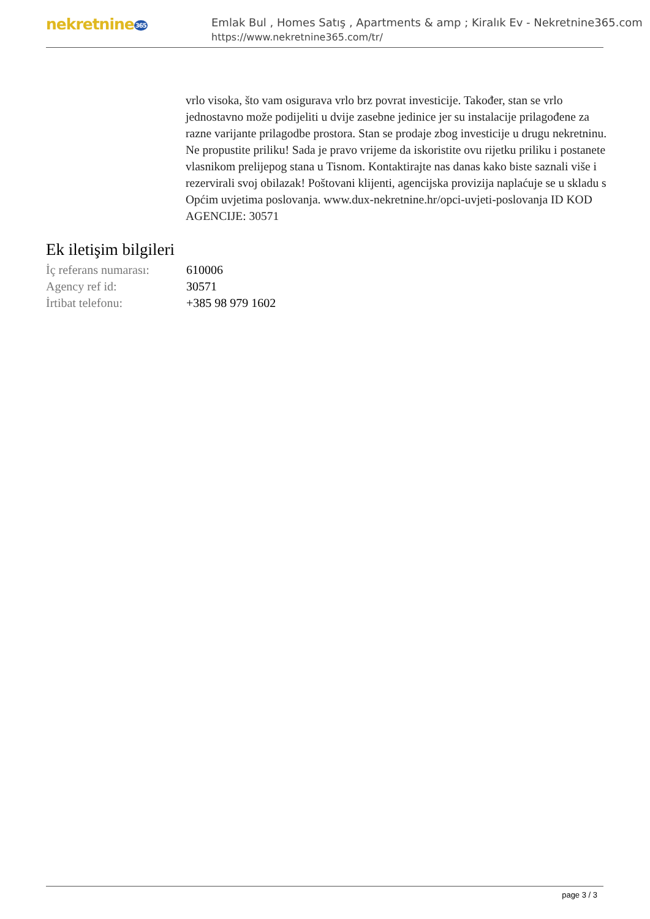nekretnine365
Emlak Bul , Homes Satış , Apartments & amp ; Kiralık Ev - Nekretnine365.com
https://www.nekretnine365.com/tr/
vrlo visoka, što vam osigurava vrlo brz povrat investicije. Također, stan se vrlo jednostavno može podijeliti u dvije zasebne jedinice jer su instalacije prilagođene za razne varijante prilagodbe prostora. Stan se prodaje zbog investicije u drugu nekretninu. Ne propustite priliku! Sada je pravo vrijeme da iskoristite ovu rijetku priliku i postanete vlasnikom prelijepog stana u Tisnom. Kontaktirajte nas danas kako biste saznali više i rezervirali svoj obilazak! Poštovani klijenti, agencijska provizija naplaćuje se u skladu s Općim uvjetima poslovanja. www.dux-nekretnine.hr/opci-uvjeti-poslovanja ID KOD AGENCIJE: 30571
Ek iletişim bilgileri
| İç referans numarası: | 610006 |
| Agency ref id: | 30571 |
| İrtibat telefonu: | +385 98 979 1602 |
page 3 / 3